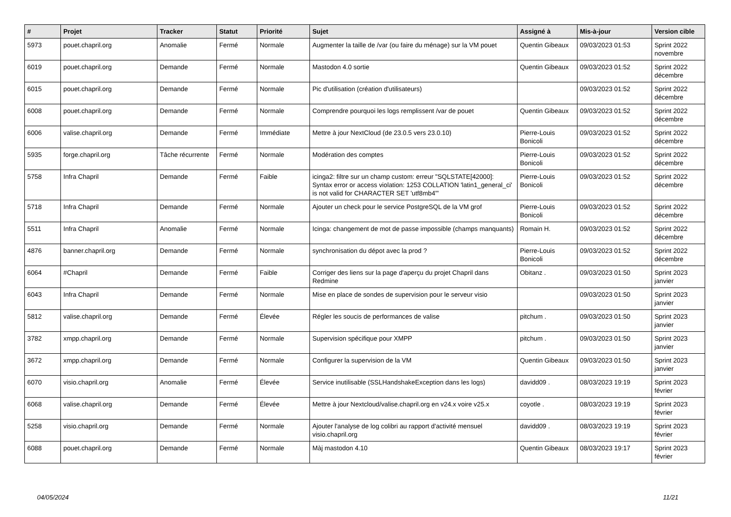| # | Projet | Tracker | Statut | Priorité | Sujet | Assigné à | Mis-à-jour | Version cible |
| --- | --- | --- | --- | --- | --- | --- | --- | --- |
| 5973 | pouet.chapril.org | Anomalie | Fermé | Normale | Augmenter la taille de /var (ou faire du ménage) sur la VM pouet | Quentin Gibeaux | 09/03/2023 01:53 | Sprint 2022 novembre |
| 6019 | pouet.chapril.org | Demande | Fermé | Normale | Mastodon 4.0 sortie | Quentin Gibeaux | 09/03/2023 01:52 | Sprint 2022 décembre |
| 6015 | pouet.chapril.org | Demande | Fermé | Normale | Pic d'utilisation (création d'utilisateurs) | | 09/03/2023 01:52 | Sprint 2022 décembre |
| 6008 | pouet.chapril.org | Demande | Fermé | Normale | Comprendre pourquoi les logs remplissent /var de pouet | Quentin Gibeaux | 09/03/2023 01:52 | Sprint 2022 décembre |
| 6006 | valise.chapril.org | Demande | Fermé | Immédiate | Mettre à jour NextCloud (de 23.0.5 vers 23.0.10) | Pierre-Louis Bonicoli | 09/03/2023 01:52 | Sprint 2022 décembre |
| 5935 | forge.chapril.org | Tâche récurrente | Fermé | Normale | Modération des comptes | Pierre-Louis Bonicoli | 09/03/2023 01:52 | Sprint 2022 décembre |
| 5758 | Infra Chapril | Demande | Fermé | Faible | icinga2: filtre sur un champ custom: erreur "SQLSTATE[42000]: Syntax error or access violation: 1253 COLLATION 'latin1_general_ci' is not valid for CHARACTER SET 'utf8mb4'" | Pierre-Louis Bonicoli | 09/03/2023 01:52 | Sprint 2022 décembre |
| 5718 | Infra Chapril | Demande | Fermé | Normale | Ajouter un check pour le service PostgreSQL de la VM grof | Pierre-Louis Bonicoli | 09/03/2023 01:52 | Sprint 2022 décembre |
| 5511 | Infra Chapril | Anomalie | Fermé | Normale | Icinga: changement de mot de passe impossible (champs manquants) | Romain H. | 09/03/2023 01:52 | Sprint 2022 décembre |
| 4876 | banner.chapril.org | Demande | Fermé | Normale | synchronisation du dépot avec la prod ? | Pierre-Louis Bonicoli | 09/03/2023 01:52 | Sprint 2022 décembre |
| 6064 | #Chapril | Demande | Fermé | Faible | Corriger des liens sur la page d'aperçu du projet Chapril dans Redmine | Obitanz . | 09/03/2023 01:50 | Sprint 2023 janvier |
| 6043 | Infra Chapril | Demande | Fermé | Normale | Mise en place de sondes de supervision pour le serveur visio | | 09/03/2023 01:50 | Sprint 2023 janvier |
| 5812 | valise.chapril.org | Demande | Fermé | Élevée | Régler les soucis de performances de valise | pitchum . | 09/03/2023 01:50 | Sprint 2023 janvier |
| 3782 | xmpp.chapril.org | Demande | Fermé | Normale | Supervision spécifique pour XMPP | pitchum . | 09/03/2023 01:50 | Sprint 2023 janvier |
| 3672 | xmpp.chapril.org | Demande | Fermé | Normale | Configurer la supervision de la VM | Quentin Gibeaux | 09/03/2023 01:50 | Sprint 2023 janvier |
| 6070 | visio.chapril.org | Anomalie | Fermé | Élevée | Service inutilisable (SSLHandshakeException dans les logs) | davidd09 . | 08/03/2023 19:19 | Sprint 2023 février |
| 6068 | valise.chapril.org | Demande | Fermé | Élevée | Mettre à jour Nextcloud/valise.chapril.org en v24.x voire v25.x | coyotle . | 08/03/2023 19:19 | Sprint 2023 février |
| 5258 | visio.chapril.org | Demande | Fermé | Normale | Ajouter l'analyse de log colibri au rapport d'activité mensuel visio.chapril.org | davidd09 . | 08/03/2023 19:19 | Sprint 2023 février |
| 6088 | pouet.chapril.org | Demande | Fermé | Normale | Màj mastodon 4.10 | Quentin Gibeaux | 08/03/2023 19:17 | Sprint 2023 février |
04/05/2024 11/21